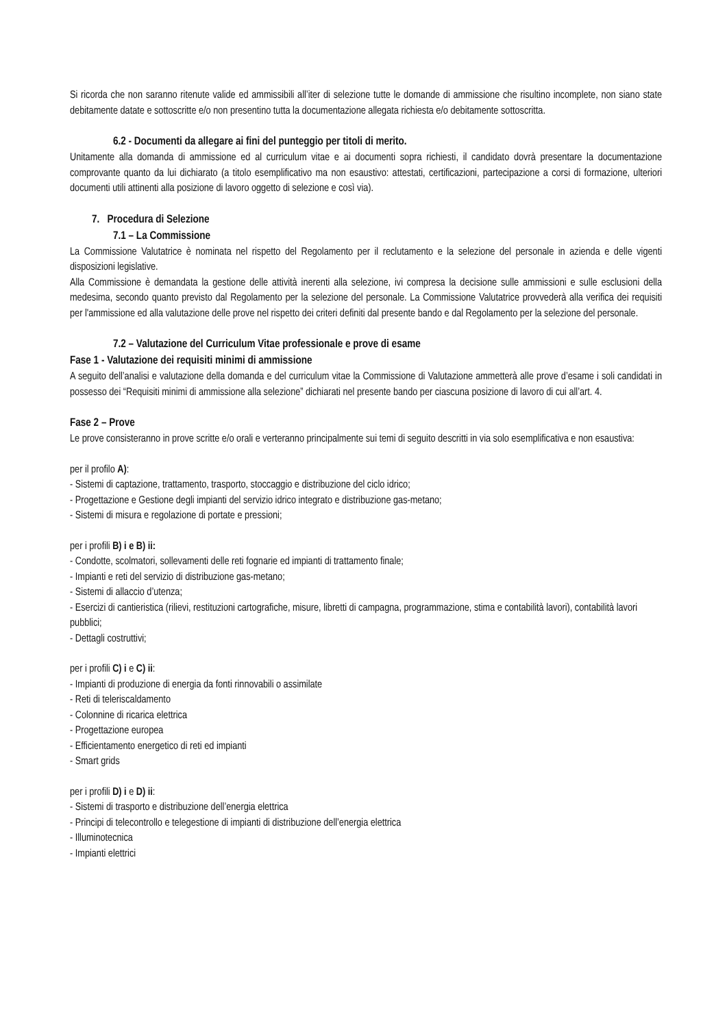Si ricorda che non saranno ritenute valide ed ammissibili all’iter di selezione tutte le domande di ammissione che risultino incomplete, non siano state debitamente datate e sottoscritte e/o non presentino tutta la documentazione allegata richiesta e/o debitamente sottoscritta.
6.2 - Documenti da allegare ai fini del punteggio per titoli di merito.
Unitamente alla domanda di ammissione ed al curriculum vitae e ai documenti sopra richiesti, il candidato dovrà presentare la documentazione comprovante quanto da lui dichiarato (a titolo esemplificativo ma non esaustivo: attestati, certificazioni, partecipazione a corsi di formazione, ulteriori documenti utili attinenti alla posizione di lavoro oggetto di selezione e così via).
7. Procedura di Selezione
7.1 – La Commissione
La Commissione Valutatrice è nominata nel rispetto del Regolamento per il reclutamento e la selezione del personale in azienda e delle vigenti disposizioni legislative.
Alla Commissione è demandata la gestione delle attività inerenti alla selezione, ivi compresa la decisione sulle ammissioni e sulle esclusioni della medesima, secondo quanto previsto dal Regolamento per la selezione del personale. La Commissione Valutatrice provvederà alla verifica dei requisiti per l'ammissione ed alla valutazione delle prove nel rispetto dei criteri definiti dal presente bando e dal Regolamento per la selezione del personale.
7.2 – Valutazione del Curriculum Vitae professionale e prove di esame
Fase 1 - Valutazione dei requisiti minimi di ammissione
A seguito dell’analisi e valutazione della domanda e del curriculum vitae la Commissione di Valutazione ammetterà alle prove d’esame i soli candidati in possesso dei “Requisiti minimi di ammissione alla selezione” dichiarati nel presente bando per ciascuna posizione di lavoro di cui all’art. 4.
Fase 2 – Prove
Le prove consisteranno in prove scritte e/o orali e verteranno principalmente sui temi di seguito descritti in via solo esemplificativa e non esaustiva:
per il profilo A):
- Sistemi di captazione, trattamento, trasporto, stoccaggio e distribuzione del ciclo idrico;
- Progettazione e Gestione degli impianti del servizio idrico integrato e distribuzione gas-metano;
- Sistemi di misura e regolazione di portate e pressioni;
per i profili B) i e B) ii:
- Condotte, scolmatori, sollevamenti delle reti fognarie ed impianti di trattamento finale;
- Impianti e reti del servizio di distribuzione gas-metano;
- Sistemi di allaccio d’utenza;
- Esercizi di cantieristica (rilievi, restituzioni cartografiche, misure, libretti di campagna, programmazione, stima e contabilità lavori), contabilità lavori pubblici;
- Dettagli costruttivi;
per i profili C) i e C) ii:
- Impianti di produzione di energia da fonti rinnovabili o assimilate
- Reti di teleriscaldamento
- Colonnine di ricarica elettrica
- Progettazione europea
- Efficientamento energetico di reti ed impianti
- Smart grids
per i profili D) i e D) ii:
- Sistemi di trasporto e distribuzione dell’energia elettrica
- Principi di telecontrollo e telegestione di impianti di distribuzione dell’energia elettrica
- Illuminotecnica
- Impianti elettrici